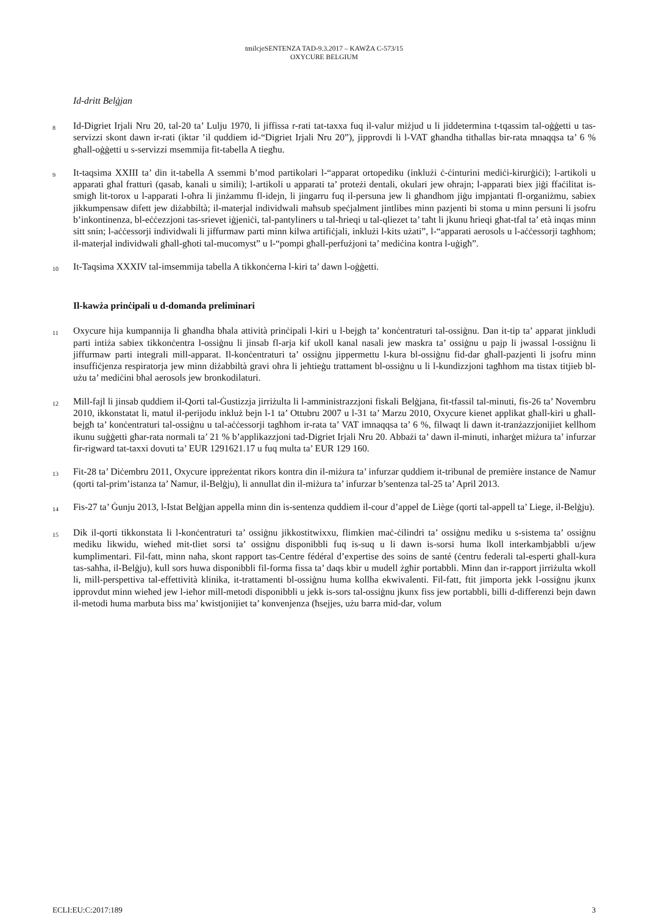tmilcjeSENTENZA TAD-9.3.2017 – KAWŻA C-573/15
OXYCURE BELGIUM
Id-dritt Belġjan
8
Id-Digriet Irjali Nru 20, tal-20 ta’ Lulju 1970, li jiffissa r-rati tat-taxxa fuq il-valur miżjud u li jiddetermina t-tqassim tal-oġġetti u tas-servizzi skont dawn ir-rati (iktar ’il quddiem id-“Digriet Irjali Nru 20”), jipprovdi li l-VAT għandha titħallas bir-rata mnaqqsa ta’ 6 % għall-oġġetti u s-servizzi msemmija fit-tabella A tiegħu.
9
It-taqsima XXIII ta’ din it-tabella A ssemmi b’mod partikolari l-“apparat ortopediku (inklużi ċ-ċinturini mediċi-kirurġiċi); l-artikoli u apparati għal fratturi (qasab, kanali u simili); l-artikoli u apparati ta’ proteżi dentali, okulari jew oħrajn; l-apparati biex jiġi ffaċilitat is-smigħ lit-torox u l-apparati l-oħra li jinżammu fl-idejn, li jingarru fuq il-persuna jew li għandhom jiġu impjantati fl-organiżmu, sabiex jikkumpensaw difett jew diżabbiltà; il-materjal individwali maħsub speċjalment jintlibes minn pazjenti bi stoma u minn persuni li jsofru b’inkontinenza, bl-eċċezzjoni tas-srievet iġjeniċi, tal-pantyliners u tal-ħrieqi u tal-qliezet ta’ taħt li jkunu ħrieqi għat-tfal ta’ età inqas minn sitt snin; l-aċċessorji individwali li jiffurmaw parti minn kilwa artifiċjali, inklużi l-kits użati”, l-“apparati aerosols u l-aċċessorji tagħhom; il-materjal individwali għall-għoti tal-mucomyst” u l-“pompi għall-perfużjoni ta’ mediċina kontra l-uġigħ”.
10
It-Taqsima XXXIV tal-imsemmija tabella A tikkonċerna l-kiri ta’ dawn l-oġġetti.
Il-kawża prinċipali u d-domanda preliminari
11
Oxycure hija kumpannija li għandha bħala attività prinċipali l-kiri u l-bejgħ ta’ konċentraturi tal-ossiġnu. Dan it-tip ta’ apparat jinkludi parti intiża sabiex tikkonċentra l-ossiġnu li jinsab fl-arja kif ukoll kanal nasali jew maskra ta’ ossiġnu u pajp li jwassal l-ossiġnu li jiffurmaw parti integrali mill-apparat. Il-konċentraturi ta’ ossiġnu jippermettu l-kura bl-ossiġnu fid-dar għall-pazjenti li jsofru minn insuffiċjenza respiratorja jew minn diżabbiltà gravi oħra li jeħtieġu trattament bl-ossiġnu u li l-kundizzjoni tagħhom ma tistax titjieb bl-użu ta’ mediċini bħal aerosols jew bronkodilaturi.
12
Mill-fajl li jinsab quddiem il-Qorti tal-Ġustizzja jirriżulta li l-amministrazzjoni fiskali Belġjana, fit-tfassil tal-minuti, fis-26 ta’ Novembru 2010, ikkonstatat li, matul il-perijodu inkluż bejn l-1 ta’ Ottubru 2007 u l-31 ta’ Marzu 2010, Oxycure kienet applikat għall-kiri u għall-bejgħ ta’ konċentraturi tal-ossiġnu u tal-aċċessorji tagħhom ir-rata ta’ VAT imnaqqsa ta’ 6 %, filwaqt li dawn it-tranżazzjonijiet kellhom ikunu suġġetti għar-rata normali ta’ 21 % b’applikazzjoni tad-Digriet Irjali Nru 20. Abbażi ta’ dawn il-minuti, inħarġet miżura ta’ infurzar fir-rigward tat-taxxi dovuti ta’ EUR 1291621.17 u fuq multa ta’ EUR 129 160.
13
Fit-28 ta’ Diċembru 2011, Oxycure ippreżentat rikors kontra din il-miżura ta’ infurzar quddiem it-tribunal de première instance de Namur (qorti tal-prim’istanza ta’ Namur, il-Belġju), li annullat din il-miżura ta’ infurzar b’sentenza tal-25 ta’ April 2013.
14
Fis-27 ta’ Ġunju 2013, l-Istat Belġjan appella minn din is-sentenza quddiem il-cour d’appel de Liège (qorti tal-appell ta’ Liege, il-Belġju).
15
Dik il-qorti tikkonstata li l-konċentraturi ta’ ossiġnu jikkostitwixxu, flimkien maċ-ċilindri ta’ ossiġnu mediku u s-sistema ta’ ossiġnu mediku likwidu, wieħed mit-tliet sorsi ta’ ossiġnu disponibbli fuq is-suq u li dawn is-sorsi huma lkoll interkambjabbli u/jew kumplimentari. Fil-fatt, minn naħa, skont rapport tas-Centre fédéral d’expertise des soins de santé (ċentru federali tal-esperti għall-kura tas-saħħa, il-Belġju), kull sors huwa disponibbli fil-forma fissa ta’ daqs kbir u mudell żgħir portabbli. Minn dan ir-rapport jirriżulta wkoll li, mill-perspettiva tal-effettività klinika, it-trattamenti bl-ossiġnu huma kollha ekwivalenti. Fil-fatt, ftit jimporta jekk l-ossiġnu jkunx ipprovdut minn wieħed jew l-ieħor mill-metodi disponibbli u jekk is-sors tal-ossiġnu jkunx fiss jew portabbli, billi d-differenzi bejn dawn il-metodi huma marbuta biss ma’ kwistjonijiet ta’ konvenjenza (ħsejjes, użu barra mid-dar, volum
ECLI:EU:C:2017:189 3